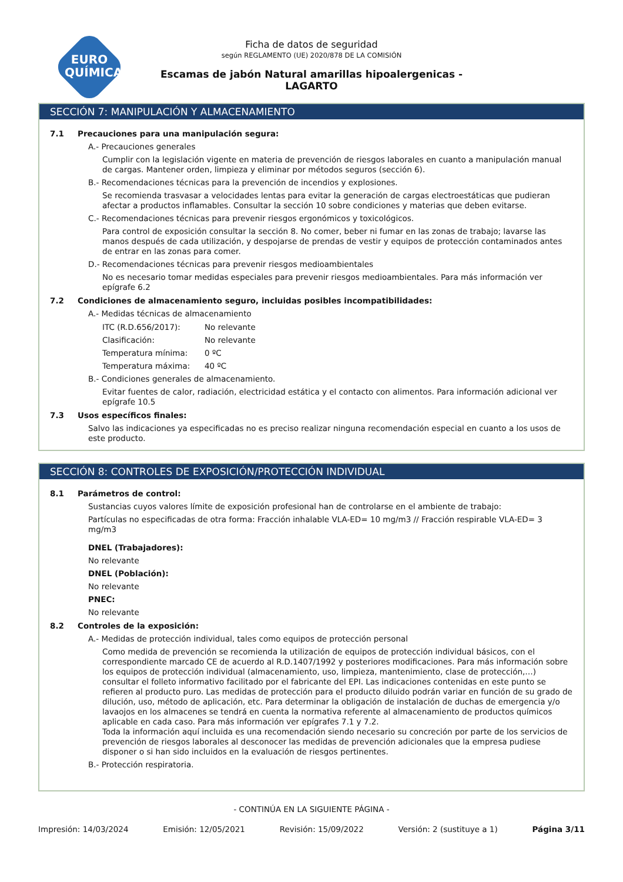EURO
QUÍMICA
Ficha de datos de seguridad
según REGLAMENTO (UE) 2020/878 DE LA COMISIÓN
Escamas de jabón Natural amarillas hipoalergenicas - LAGARTO
SECCIÓN 7: MANIPULACIÓN Y ALMACENAMIENTO
7.1 Precauciones para una manipulación segura:
A.- Precauciones generales
Cumplir con la legislación vigente en materia de prevención de riesgos laborales en cuanto a manipulación manual de cargas. Mantener orden, limpieza y eliminar por métodos seguros (sección 6).
B.- Recomendaciones técnicas para la prevención de incendios y explosiones.
Se recomienda trasvasar a velocidades lentas para evitar la generación de cargas electroestáticas que pudieran afectar a productos inflamables. Consultar la sección 10 sobre condiciones y materias que deben evitarse.
C.- Recomendaciones técnicas para prevenir riesgos ergonómicos y toxicológicos.
Para control de exposición consultar la sección 8. No comer, beber ni fumar en las zonas de trabajo; lavarse las manos después de cada utilización, y despojarse de prendas de vestir y equipos de protección contaminados antes de entrar en las zonas para comer.
D.- Recomendaciones técnicas para prevenir riesgos medioambientales
No es necesario tomar medidas especiales para prevenir riesgos medioambientales. Para más información ver epígrafe 6.2
7.2 Condiciones de almacenamiento seguro, incluidas posibles incompatibilidades:
A.- Medidas técnicas de almacenamiento
ITC (R.D.656/2017): No relevante
Clasificación: No relevante
Temperatura mínima: 0 ºC
Temperatura máxima: 40 ºC
B.- Condiciones generales de almacenamiento.
Evitar fuentes de calor, radiación, electricidad estática y el contacto con alimentos. Para información adicional ver epígrafe 10.5
7.3 Usos específicos finales:
Salvo las indicaciones ya especificadas no es preciso realizar ninguna recomendación especial en cuanto a los usos de este producto.
SECCIÓN 8: CONTROLES DE EXPOSICIÓN/PROTECCIÓN INDIVIDUAL
8.1 Parámetros de control:
Sustancias cuyos valores límite de exposición profesional han de controlarse en el ambiente de trabajo:
Partículas no especificadas de otra forma: Fracción inhalable VLA-ED= 10 mg/m3 // Fracción respirable VLA-ED= 3 mg/m3
DNEL (Trabajadores):
No relevante
DNEL (Población):
No relevante
PNEC:
No relevante
8.2 Controles de la exposición:
A.- Medidas de protección individual, tales como equipos de protección personal
Como medida de prevención se recomienda la utilización de equipos de protección individual básicos, con el correspondiente marcado CE de acuerdo al R.D.1407/1992 y posteriores modificaciones. Para más información sobre los equipos de protección individual (almacenamiento, uso, limpieza, mantenimiento, clase de protección,…) consultar el folleto informativo facilitado por el fabricante del EPI. Las indicaciones contenidas en este punto se refieren al producto puro. Las medidas de protección para el producto diluido podrán variar en función de su grado de dilución, uso, método de aplicación, etc. Para determinar la obligación de instalación de duchas de emergencia y/o lavaojos en los almacenes se tendrá en cuenta la normativa referente al almacenamiento de productos químicos aplicable en cada caso. Para más información ver epígrafes 7.1 y 7.2.
Toda la información aquí incluida es una recomendación siendo necesario su concreción por parte de los servicios de prevención de riesgos laborales al desconocer las medidas de prevención adicionales que la empresa pudiese disponer o si han sido incluidos en la evaluación de riesgos pertinentes.
B.- Protección respiratoria.
- CONTINÚA EN LA SIGUIENTE PÁGINA -
Impresión: 14/03/2024 Emisión: 12/05/2021 Revisión: 15/09/2022 Versión: 2 (sustituye a 1) Página 3/11